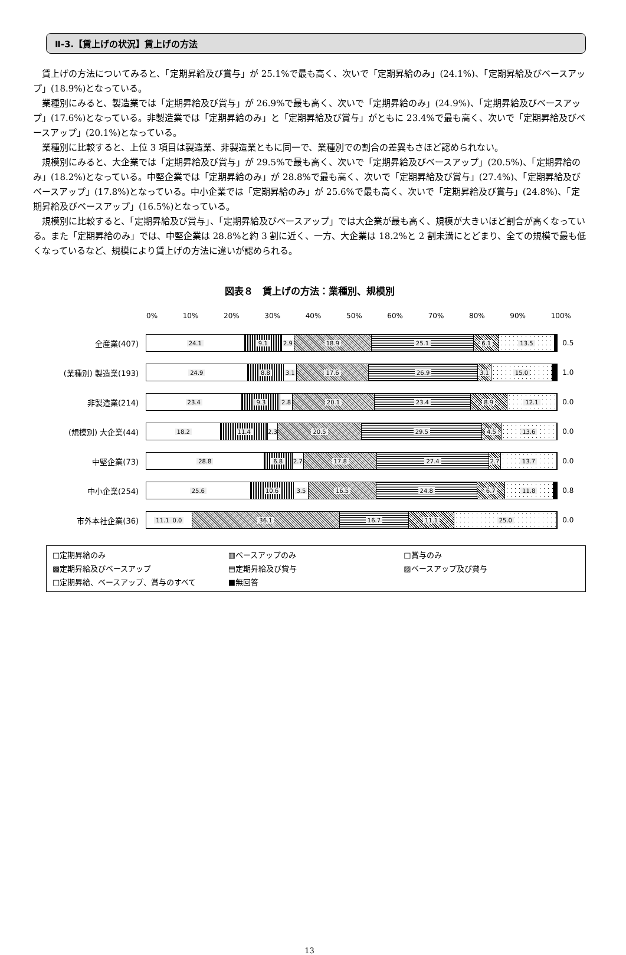Ⅱ-3.【賃上げの状況】賃上げの方法
賃上げの方法についてみると、「定期昇給及び賞与」が 25.1%で最も高く、次いで「定期昇給のみ」(24.1%)、「定期昇給及びベースアップ」(18.9%)となっている。
業種別にみると、製造業では「定期昇給及び賞与」が 26.9%で最も高く、次いで「定期昇給のみ」(24.9%)、「定期昇給及びベースアップ」(17.6%)となっている。非製造業では「定期昇給のみ」と「定期昇給及び賞与」がともに 23.4%で最も高く、次いで「定期昇給及びベースアップ」(20.1%)となっている。
業種別に比較すると、上位 3 項目は製造業、非製造業ともに同一で、業種別での割合の差異もさほど認められない。
規模別にみると、大企業では「定期昇給及び賞与」が 29.5%で最も高く、次いで「定期昇給及びベースアップ」(20.5%)、「定期昇給のみ」(18.2%)となっている。中堅企業では「定期昇給のみ」が 28.8%で最も高く、次いで「定期昇給及び賞与」(27.4%)、「定期昇給及びベースアップ」(17.8%)となっている。中小企業では「定期昇給のみ」が 25.6%で最も高く、次いで「定期昇給及び賞与」(24.8%)、「定期昇給及びベースアップ」(16.5%)となっている。
規模別に比較すると、「定期昇給及び賞与」、「定期昇給及びベースアップ」では大企業が最も高く、規模が大きいほど割合が高くなっている。また「定期昇給のみ」では、中堅企業は 28.8%と約 3 割に近く、一方、大企業は 18.2%と 2 割未満にとどまり、全ての規模で最も低くなっているなど、規模により賃上げの方法に違いが認められる。
図表８　賃上げの方法：業種別、規模別
0% 10% 20% 30% 40% 50% 60% 70% 80% 90% 100%
全産業(407)
24.1 9.1 2.9 18.9 25.1 6.1 13.5
0.5
(業種別) 製造業(193)
24.9 8.8 3.1 17.6 26.9 3.1 15.0
1.0
非製造業(214)
23.4 9.3 2.8 20.1 23.4 8.9 12.1
0.0
(規模別) 大企業(44)
18.2 11.4 2.3 20.5 29.5 4.5 13.6
0.0
中堅企業(73)
28.8 6.8 2.7 17.8 27.4 2.7 13.7
0.0
中小企業(254)
25.6 10.6 3.5 16.5 24.8 6.7 11.8
0.8
市外本社企業(36)
11.1 0.0 36.1 16.7 11.1 25.0
0.0
□定期昇給のみ
▥ベースアップのみ
□賞与のみ
▩定期昇給及びベースアップ
▤定期昇給及び賞与
▨ベースアップ及び賞与
□定期昇給、ベースアップ、賞与のすべて
■無回答
13